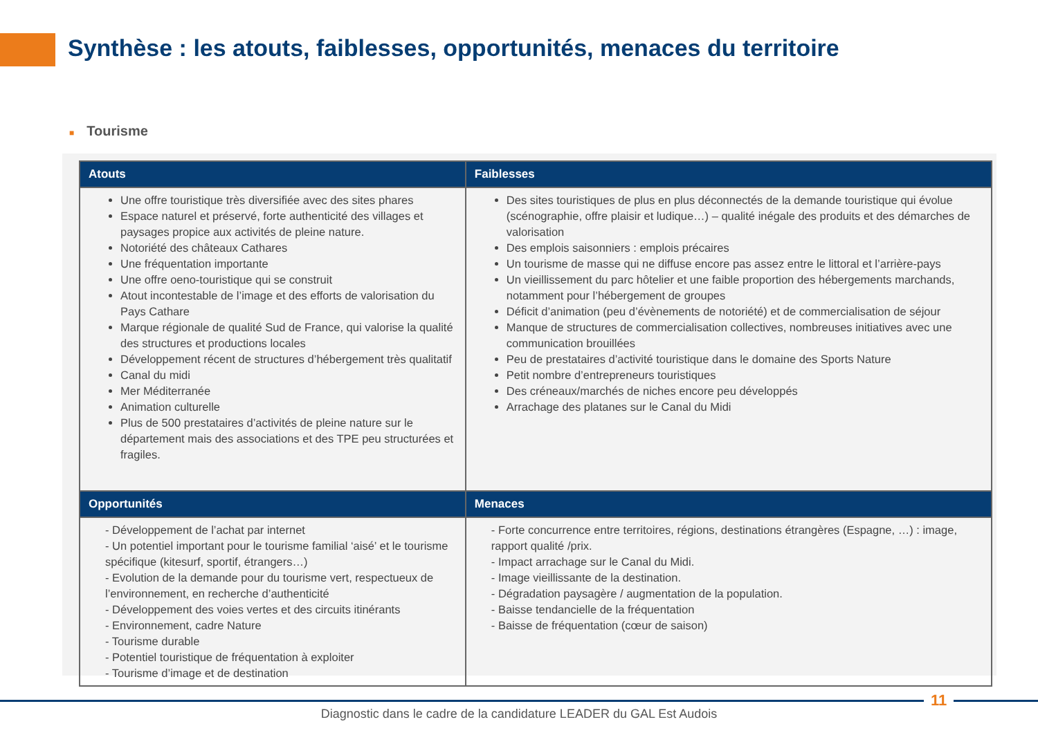Synthèse : les atouts, faiblesses, opportunités, menaces du territoire
■ Tourisme
| Atouts | Faiblesses |
| --- | --- |
| Une offre touristique très diversifiée avec des sites phares Espace naturel et préservé, forte authenticité des villages et paysages propice aux activités de pleine nature. Notoriété des châteaux Cathares Une fréquentation importante Une offre oeno-touristique qui se construit Atout incontestable de l’image et des efforts de valorisation du Pays Cathare Marque régionale de qualité Sud de France, qui valorise la qualité des structures et productions locales Développement récent de structures d’hébergement très qualitatif Canal du midi Mer Méditerranée Animation culturelle Plus de 500 prestataires d’activités de pleine nature sur le département mais des associations et des TPE peu structurées et fragiles. | Des sites touristiques de plus en plus déconnectés de la demande touristique qui évolue (scénographie, offre plaisir et ludique…) – qualité inégale des produits et des démarches de valorisation Des emplois saisonniers : emplois précaires Un tourisme de masse qui ne diffuse encore pas assez entre le littoral et l’arrière-pays Un vieillissement du parc hôtelier et une faible proportion des hébergements marchands, notamment pour l’hébergement de groupes Déficit d’animation (peu d’évènements de notoriété) et de commercialisation de séjour Manque de structures de commercialisation collectives, nombreuses initiatives avec une communication brouillées Peu de prestataires d’activité touristique dans le domaine des Sports Nature Petit nombre d’entrepreneurs touristiques Des créneaux/marchés de niches encore peu développés Arrachage des platanes sur le Canal du Midi |
| Opportunités | Menaces |
| - Développement de l’achat par internet - Un potentiel important pour le tourisme familial ‘aisé’ et le tourisme spécifique (kitesurf, sportif, étrangers…) - Evolution de la demande pour du tourisme vert, respectueux de l’environnement, en recherche d’authenticité - Développement des voies vertes et des circuits itinérants - Environnement, cadre Nature - Tourisme durable - Potentiel touristique de fréquentation à exploiter - Tourisme d’image et de destination | - Forte concurrence entre territoires, régions, destinations étrangères (Espagne, …) : image, rapport qualité /prix. - Impact arrachage sur le Canal du Midi. - Image vieillissante de la destination. - Dégradation paysagère / augmentation de la population. - Baisse tendancielle de la fréquentation - Baisse de fréquentation (cœur de saison) |
11
Diagnostic dans le cadre de la candidature LEADER du GAL Est Audois